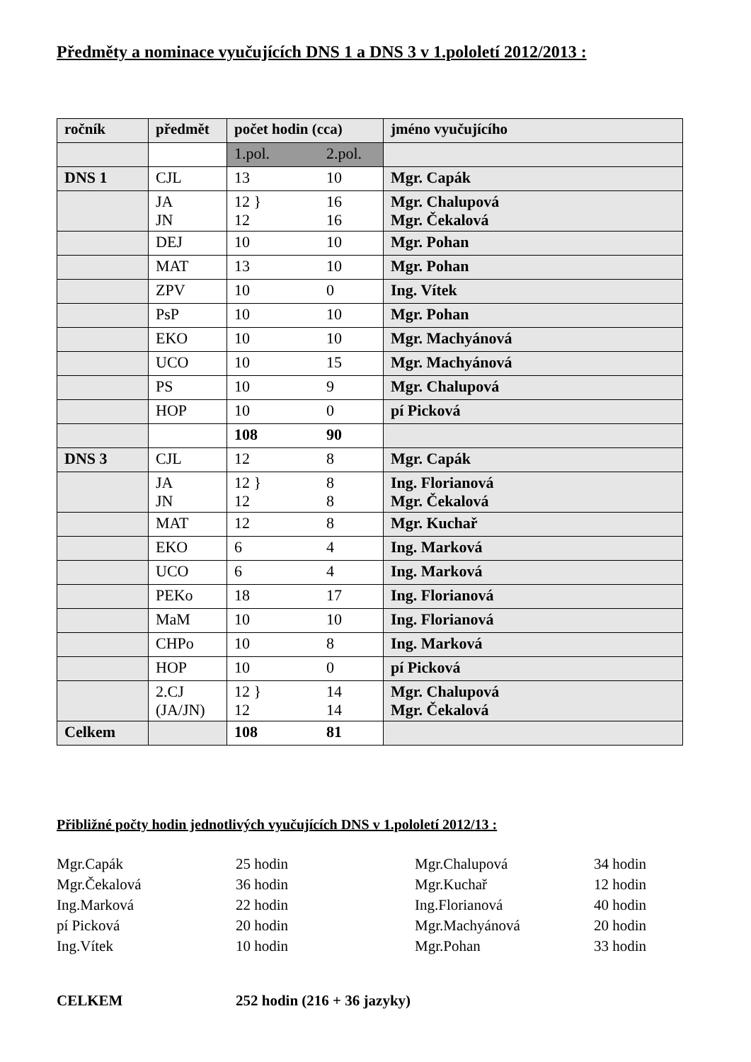Předměty a nominace vyučujících DNS 1 a DNS 3 v 1.pololetí 2012/2013 :
| ročník | předmět | počet hodin (cca) | jméno vyučujícího |
| --- | --- | --- | --- |
| | | 1.pol. 2.pol. | |
| DNS 1 | CJL | 13 10 | Mgr. Capák |
| | JA JN | 12 } 16 12 16 | Mgr. Chalupová Mgr. Čekalová |
| | DEJ | 10 10 | Mgr. Pohan |
| | MAT | 13 10 | Mgr. Pohan |
| | ZPV | 10 0 | Ing. Vítek |
| | PsP | 10 10 | Mgr. Pohan |
| | EKO | 10 10 | Mgr. Machyánová |
| | UCO | 10 15 | Mgr. Machyánová |
| | PS | 10 9 | Mgr. Chalupová |
| | HOP | 10 0 | pí Picková |
| | | 108 90 | |
| DNS 3 | CJL | 12 8 | Mgr. Capák |
| | JA JN | 12 } 8 12 8 | Ing. Florianová Mgr. Čekalová |
| | MAT | 12 8 | Mgr. Kuchař |
| | EKO | 6 4 | Ing. Marková |
| | UCO | 6 4 | Ing. Marková |
| | PEKo | 18 17 | Ing. Florianová |
| | MaM | 10 10 | Ing. Florianová |
| | CHPo | 10 8 | Ing. Marková |
| | HOP | 10 0 | pí Picková |
| | 2.CJ (JA/JN) | 12 } 14 12 14 | Mgr. Chalupová Mgr. Čekalová |
| Celkem | | 108 81 | |
Přibližné počty hodin jednotlivých vyučujících DNS v 1.pololetí 2012/13 :
| Mgr.Capák | 25 hodin | Mgr.Chalupová | 34 hodin |
| Mgr.Čekalová | 36 hodin | Mgr.Kuchař | 12 hodin |
| Ing.Marková | 22 hodin | Ing.Florianová | 40 hodin |
| pí Picková | 20 hodin | Mgr.Machyánová | 20 hodin |
| Ing.Vítek | 10 hodin | Mgr.Pohan | 33 hodin |
CELKEM 252 hodin (216 + 36 jazyky)